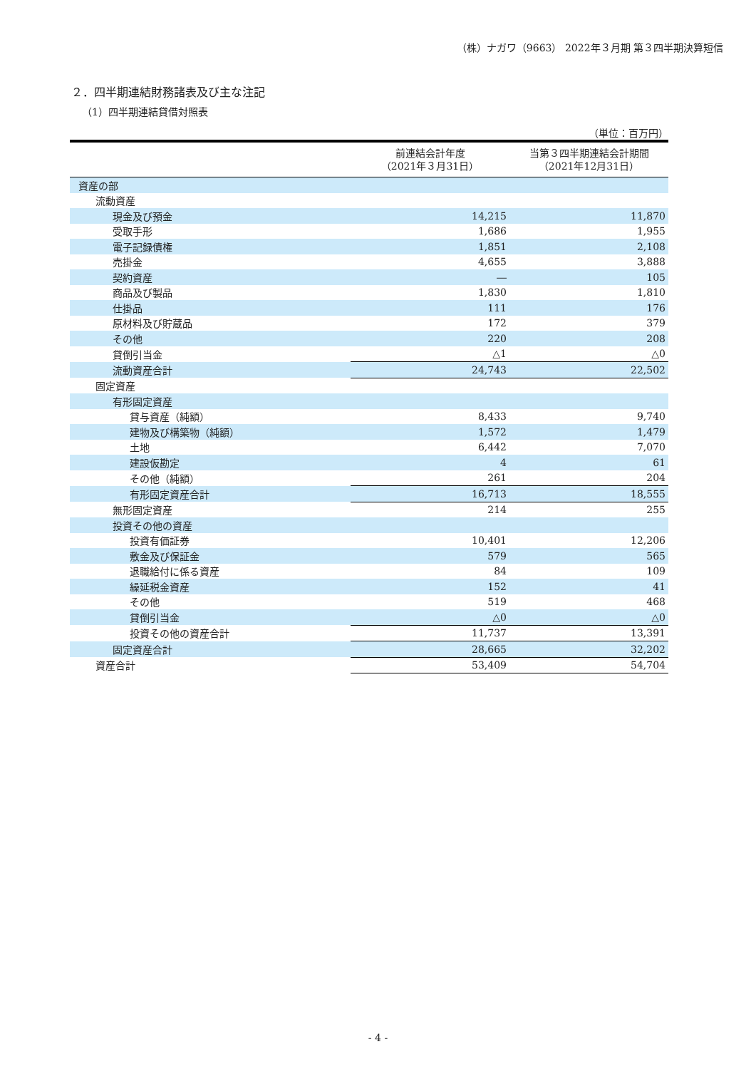（株）ナガワ（9663） 2022年３月期 第３四半期決算短信
２．四半期連結財務諸表及び主な注記
（1）四半期連結貸借対照表
（単位：百万円）
| | 前連結会計年度 （2021年３月31日） | 当第３四半期連結会計期間 （2021年12月31日） |
| --- | --- | --- |
| 資産の部 | | |
| 流動資産 | | |
| 現金及び預金 | 14,215 | 11,870 |
| 受取手形 | 1,686 | 1,955 |
| 電子記録債権 | 1,851 | 2,108 |
| 売掛金 | 4,655 | 3,888 |
| 契約資産 | ― | 105 |
| 商品及び製品 | 1,830 | 1,810 |
| 仕掛品 | 111 | 176 |
| 原材料及び貯蔵品 | 172 | 379 |
| その他 | 220 | 208 |
| 貸倒引当金 | △1 | △0 |
| 流動資産合計 | 24,743 | 22,502 |
| 固定資産 | | |
| 有形固定資産 | | |
| 貸与資産（純額） | 8,433 | 9,740 |
| 建物及び構築物（純額） | 1,572 | 1,479 |
| 土地 | 6,442 | 7,070 |
| 建設仮勘定 | 4 | 61 |
| その他（純額） | 261 | 204 |
| 有形固定資産合計 | 16,713 | 18,555 |
| 無形固定資産 | 214 | 255 |
| 投資その他の資産 | | |
| 投資有価証券 | 10,401 | 12,206 |
| 敷金及び保証金 | 579 | 565 |
| 退職給付に係る資産 | 84 | 109 |
| 繰延税金資産 | 152 | 41 |
| その他 | 519 | 468 |
| 貸倒引当金 | △0 | △0 |
| 投資その他の資産合計 | 11,737 | 13,391 |
| 固定資産合計 | 28,665 | 32,202 |
| 資産合計 | 53,409 | 54,704 |
- 4 -